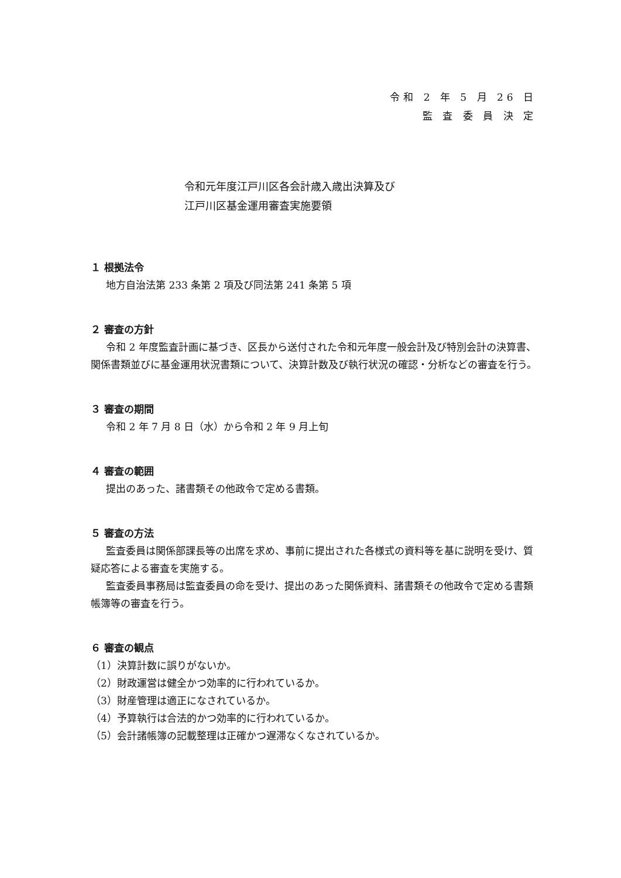令和 2 年 5 月 26 日
監 査 委 員 決 定
令和元年度江戸川区各会計歳入歳出決算及び
江戸川区基金運用審査実施要領
１ 根拠法令
地方自治法第 233 条第 2 項及び同法第 241 条第 5 項
２ 審査の方針
令和 2 年度監査計画に基づき、区長から送付された令和元年度一般会計及び特別会計の決算書、関係書類並びに基金運用状況書類について、決算計数及び執行状況の確認・分析などの審査を行う。
３ 審査の期間
令和 2 年 7 月 8 日（水）から令和 2 年 9 月上旬
４ 審査の範囲
提出のあった、諸書類その他政令で定める書類。
５ 審査の方法
監査委員は関係部課長等の出席を求め、事前に提出された各様式の資料等を基に説明を受け、質疑応答による審査を実施する。
監査委員事務局は監査委員の命を受け、提出のあった関係資料、諸書類その他政令で定める書類帳簿等の審査を行う。
６ 審査の観点
（1）決算計数に誤りがないか。
（2）財政運営は健全かつ効率的に行われているか。
（3）財産管理は適正になされているか。
（4）予算執行は合法的かつ効率的に行われているか。
（5）会計諸帳簿の記載整理は正確かつ遅滞なくなされているか。